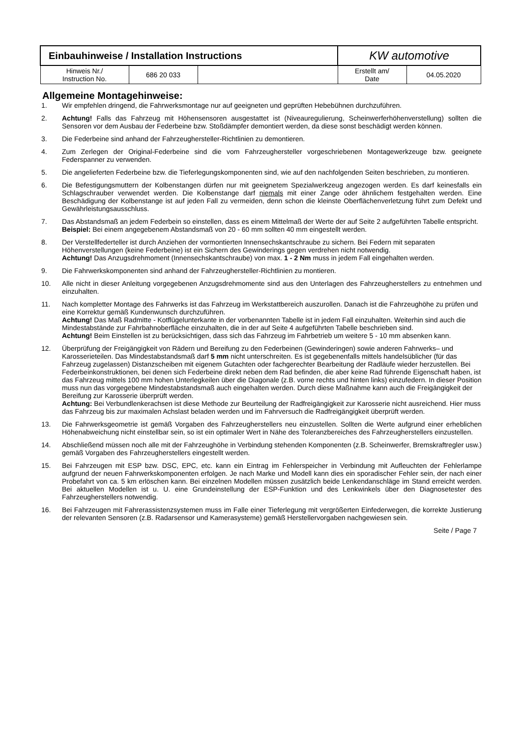| Einbauhinweise / Installation Instructions | | | KW automotive | |
| Hinweis Nr./ Instruction No. | 686 20 033 | | Erstellt am/ Date | 04.05.2020 |
Allgemeine Montagehinweise:
1. Wir empfehlen dringend, die Fahrwerksmontage nur auf geeigneten und geprüften Hebebühnen durchzuführen.
2. Achtung! Falls das Fahrzeug mit Höhensensoren ausgestattet ist (Niveauregulierung, Scheinwerferhöhenverstellung) sollten die Sensoren vor dem Ausbau der Federbeine bzw. Stoßdämpfer demontiert werden, da diese sonst beschädigt werden können.
3. Die Federbeine sind anhand der Fahrzeughersteller-Richtlinien zu demontieren.
4. Zum Zerlegen der Original-Federbeine sind die vom Fahrzeughersteller vorgeschriebenen Montagewerkzeuge bzw. geeignete Federspanner zu verwenden.
5. Die angelieferten Federbeine bzw. die Tieferlegungskomponenten sind, wie auf den nachfolgenden Seiten beschrieben, zu montieren.
6. Die Befestigungsmuttern der Kolbenstangen dürfen nur mit geeignetem Spezialwerkzeug angezogen werden. Es darf keinesfalls ein Schlagschrauber verwendet werden. Die Kolbenstange darf niemals mit einer Zange oder ähnlichem festgehalten werden. Eine Beschädigung der Kolbenstange ist auf jeden Fall zu vermeiden, denn schon die kleinste Oberflächenverletzung führt zum Defekt und Gewährleistungsausschluss.
7. Das Abstandsmaß an jedem Federbein so einstellen, dass es einem Mittelmaß der Werte der auf Seite 2 aufgeführten Tabelle entspricht.
Beispiel: Bei einem angegebenem Abstandsmaß von 20 - 60 mm sollten 40 mm eingestellt werden.
8. Der Verstellfederteller ist durch Anziehen der vormontierten Innensechskantschraube zu sichern. Bei Federn mit separaten Höhenverstellungen (keine Federbeine) ist ein Sichern des Gewinderings gegen verdrehen nicht notwendig.
Achtung! Das Anzugsdrehmoment (Innensechskantschraube) von max. 1 - 2 Nm muss in jedem Fall eingehalten werden.
9. Die Fahrwerkskomponenten sind anhand der Fahrzeughersteller-Richtlinien zu montieren.
10. Alle nicht in dieser Anleitung vorgegebenen Anzugsdrehmomente sind aus den Unterlagen des Fahrzeugherstellers zu entnehmen und einzuhalten.
11. Nach kompletter Montage des Fahrwerks ist das Fahrzeug im Werkstattbereich auszurollen. Danach ist die Fahrzeughöhe zu prüfen und eine Korrektur gemäß Kundenwunsch durchzuführen.
Achtung! Das Maß Radmitte - Kotflügelunterkante in der vorbenannten Tabelle ist in jedem Fall einzuhalten. Weiterhin sind auch die Mindestabstände zur Fahrbahnoberfläche einzuhalten, die in der auf Seite 4 aufgeführten Tabelle beschrieben sind.
Achtung! Beim Einstellen ist zu berücksichtigen, dass sich das Fahrzeug im Fahrbetrieb um weitere 5 - 10 mm absenken kann.
12. Überprüfung der Freigängigkeit von Rädern und Bereifung zu den Federbeinen (Gewinderingen) sowie anderen Fahrwerks– und Karosserieteilen. Das Mindestabstandsmaß darf 5 mm nicht unterschreiten. Es ist gegebenenfalls mittels handelsüblicher (für das Fahrzeug zugelassen) Distanzscheiben mit eigenem Gutachten oder fachgerechter Bearbeitung der Radläufe wieder herzustellen. Bei Federbeinkonstruktionen, bei denen sich Federbeine direkt neben dem Rad befinden, die aber keine Rad führende Eigenschaft haben, ist das Fahrzeug mittels 100 mm hohen Unterlegkeilen über die Diagonale (z.B. vorne rechts und hinten links) einzufedern. In dieser Position muss nun das vorgegebene Mindestabstandsmaß auch eingehalten werden. Durch diese Maßnahme kann auch die Freigängigkeit der Bereifung zur Karosserie überprüft werden.
Achtung: Bei Verbundlenkerachsen ist diese Methode zur Beurteilung der Radfreigängigkeit zur Karosserie nicht ausreichend. Hier muss das Fahrzeug bis zur maximalen Achslast beladen werden und im Fahrversuch die Radfreigängigkeit überprüft werden.
13. Die Fahrwerksgeometrie ist gemäß Vorgaben des Fahrzeugherstellers neu einzustellen. Sollten die Werte aufgrund einer erheblichen Höhenabweichung nicht einstellbar sein, so ist ein optimaler Wert in Nähe des Toleranzbereiches des Fahrzeugherstellers einzustellen.
14. Abschließend müssen noch alle mit der Fahrzeughöhe in Verbindung stehenden Komponenten (z.B. Scheinwerfer, Bremskraftregler usw.) gemäß Vorgaben des Fahrzeugherstellers eingestellt werden.
15. Bei Fahrzeugen mit ESP bzw. DSC, EPC, etc. kann ein Eintrag im Fehlerspeicher in Verbindung mit Aufleuchten der Fehlerlampe aufgrund der neuen Fahrwerkskomponenten erfolgen. Je nach Marke und Modell kann dies ein sporadischer Fehler sein, der nach einer Probefahrt von ca. 5 km erlöschen kann. Bei einzelnen Modellen müssen zusätzlich beide Lenkendanschläge im Stand erreicht werden. Bei aktuellen Modellen ist u. U. eine Grundeinstellung der ESP-Funktion und des Lenkwinkels über den Diagnosetester des Fahrzeugherstellers notwendig.
16. Bei Fahrzeugen mit Fahrerassistenzsystemen muss im Falle einer Tieferlegung mit vergrößerten Einfederwegen, die korrekte Justierung der relevanten Sensoren (z.B. Radarsensor und Kamerasysteme) gemäß Herstellervorgaben nachgewiesen sein.
Seite / Page 7